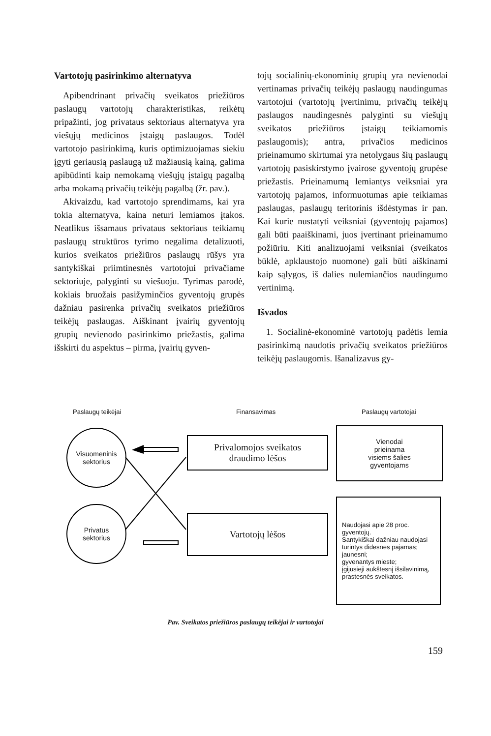Vartotojų pasirinkimo alternatyva
Apibendrinant privačių sveikatos priežiūros paslaugų vartotojų charakteristikas, reikėtų pripažinti, jog privataus sektoriaus alternatyva yra viešųjų medicinos įstaigų paslaugos. Todėl vartotojo pasirinkimą, kuris optimizuojamas siekiu įgyti geriausią paslaugą už mažiausią kainą, galima apibūdinti kaip nemokamą viešųjų įstaigų pagalbą arba mokamą privačių teikėjų pagalbą (žr. pav.).
Akivaizdu, kad vartotojo sprendimams, kai yra tokia alternatyva, kaina neturi lemiamos įtakos. Neatlikus išsamaus privataus sektoriaus teikiamų paslaugų struktūros tyrimo negalima detalizuoti, kurios sveikatos priežiūros paslaugų rūšys yra santykiškai priimtinesnės vartotojui privačiame sektoriuje, palyginti su viešuoju. Tyrimas parodė, kokiais bruožais pasižyminčios gyventojų grupės dažniau pasirenka privačių sveikatos priežiūros teikėjų paslaugas. Aiškinant įvairių gyventojų grupių nevienodo pasirinkimo priežastis, galima išskirti du aspektus – pirma, įvairių gyven-
tojų socialinių-ekonominių grupių yra nevienodai vertinamas privačių teikėjų paslaugų naudingumas vartotojui (vartotojų įvertinimu, privačių teikėjų paslaugos naudingesnės palyginti su viešųjų sveikatos priežiūros įstaigų teikiamomis paslaugomis); antra, privačios medicinos prieinamumo skirtumai yra netolygaus šių paslaugų vartotojų pasiskirstymo įvairose gyventojų grupėse priežastis. Prieinamumą lemiantys veiksniai yra vartotojų pajamos, informuotumas apie teikiamas paslaugas, paslaugų teritorinis išdėstymas ir pan. Kai kurie nustatyti veiksniai (gyventojų pajamos) gali būti paaiškinami, juos įvertinant prieinamumo požiūriu. Kiti analizuojami veiksniai (sveikatos būklė, apklaustojo nuomone) gali būti aiškinami kaip sąlygos, iš dalies nulemiančios naudingumo vertinimą.
Išvados
1. Socialinė-ekonominė vartotojų padėtis lemia pasirinkimą naudotis privačių sveikatos priežiūros teikėjų paslaugomis. Išanalizavus gy-
Paslaugų teikėjai Finansavimas Paslaugų vartotojai
Visuomeninis
sektorius
Privatus
sektorius
Privalomojos sveikatos
draudimo lėšos
Vartotojų lėšos
Vienodai
prieinama
visiems šalies
gyventojams
Naudojasi apie 28 proc. gyventojų.
Santykiškai dažniau naudojasi turintys didesnes pajamas;
jaunesni;
gyvenantys mieste;
įgijusieji aukštesnį išsilavinimą,
prastesnės sveikatos.
Pav. Sveikatos priežiūros paslaugų teikėjai ir vartotojai
159